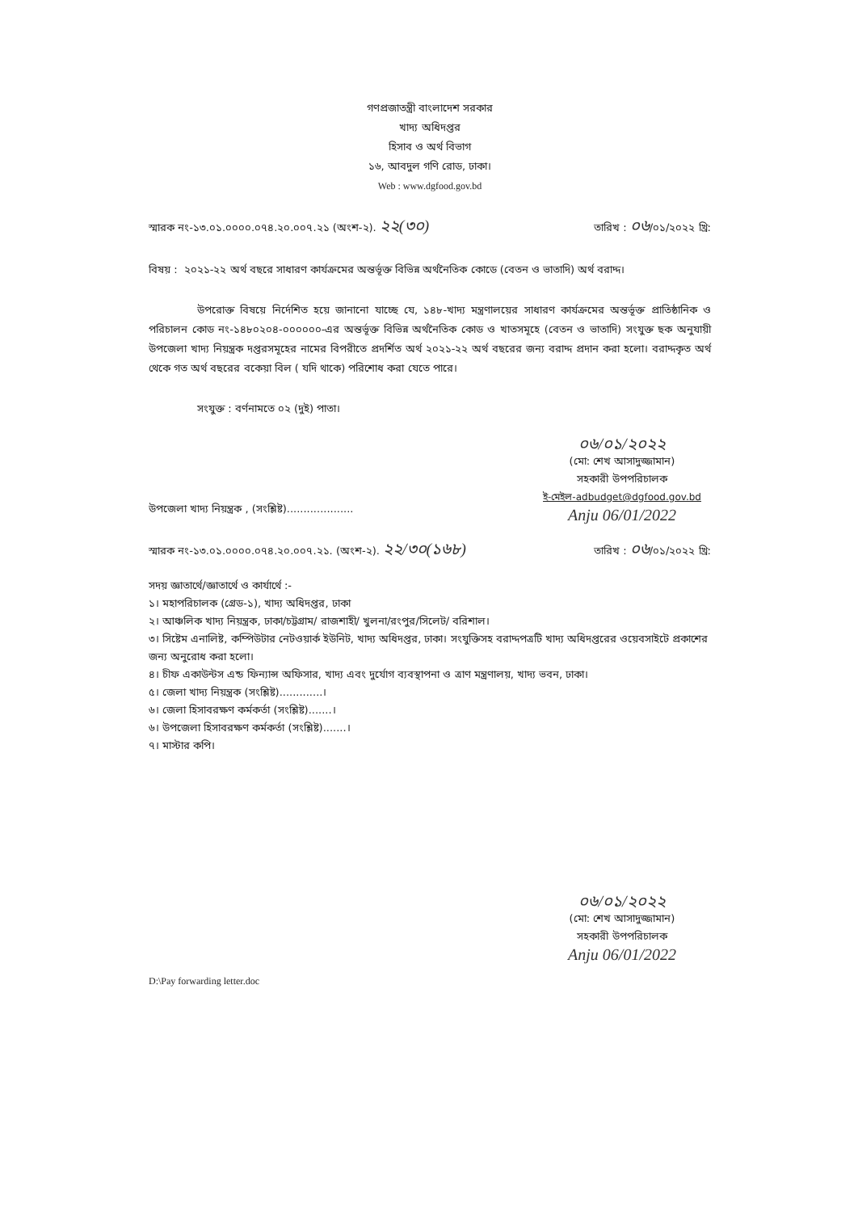গণপ্রজাতন্ত্রী বাংলাদেশ সরকার
খাদ্য অধিদপ্তর
হিসাব ও অর্থ বিভাগ
১৬, আবদুল গণি রোড, ঢাকা।
Web : www.dgfood.gov.bd
স্মারক নং-১৩.০১.০০০০.০৭৪.২০.০০৭.২১ (অংশ-২). ২২(৩০) তারিখ : ০৬/০১/২০২২ খ্রি:
বিষয় : ২০২১-২২ অর্থ বছরে সাধারণ কার্যক্রমের অন্তর্ভূক্ত বিভিন্ন অর্থনৈতিক কোডে (বেতন ও ভাতাদি) অর্থ বরাদ্দ।
উপরোক্ত বিষয়ে নির্দেশিত হয়ে জানানো যাচ্ছে যে, ১৪৮-খাদ্য মন্ত্রণালয়ের সাধারণ কার্যক্রমের অন্তর্ভূক্ত প্রাতিষ্ঠানিক ও পরিচালন কোড নং-১৪৮০২০৪-০০০০০০-এর অন্তর্ভূক্ত বিভিন্ন অর্থনৈতিক কোড ও খাতসমূহে (বেতন ও ভাতাদি) সংযুক্ত ছক অনুযায়ী উপজেলা খাদ্য নিয়ন্ত্রক দপ্তরসমূহের নামের বিপরীতে প্রদর্শিত অর্থ ২০২১-২২ অর্থ বছরের জন্য বরাদ্দ প্রদান করা হলো। বরাদ্দকৃত অর্থ থেকে গত অর্থ বছরের বকেয়া বিল ( যদি থাকে) পরিশোধ করা যেতে পারে।
সংযুক্ত : বর্ণনামতে ০২ (দুই) পাতা।
০৬/০১/২০২২
(মো: শেখ আসাদুজ্জামান)
সহকারী উপপরিচালক
ই-মেইল-adbudget@dgfood.gov.bd
Anju 06/01/2022
উপজেলা খাদ্য নিয়ন্ত্রক , (সংশ্লিষ্ট)....................
স্মারক নং-১৩.০১.০০০০.০৭৪.২০.০০৭.২১. (অংশ-২). ২২/৩০(১৬৮) তারিখ : ০৬/০১/২০২২ খ্রি:
সদয় জ্ঞাতার্থে/জ্ঞাতার্থে ও কার্যার্থে :-
১। মহাপরিচালক (গ্রেড-১), খাদ্য অধিদপ্তর, ঢাকা
২। আঞ্চলিক খাদ্য নিয়ন্ত্রক, ঢাকা/চট্টগ্রাম/ রাজশাহী/ খুলনা/রংপুর/সিলেট/ বরিশাল।
৩। সিষ্টেম এনালিষ্ট, কম্পিউটার নেটওয়ার্ক ইউনিট, খাদ্য অধিদপ্তর, ঢাকা। সংযুক্তিসহ বরাদ্দপত্রটি খাদ্য অধিদপ্তরের ওয়েবসাইটে প্রকাশের জন্য অনুরোধ করা হলো।
৪। চীফ একাউন্টস এন্ড ফিন্যান্স অফিসার, খাদ্য এবং দুর্যোগ ব্যবস্থাপনা ও ত্রাণ মন্ত্রণালয়, খাদ্য ভবন, ঢাকা।
৫। জেলা খাদ্য নিয়ন্ত্রক (সংশ্লিষ্ট).............।
৬। জেলা হিসাবরক্ষণ কর্মকর্তা (সংশ্লিষ্ট).......।
৬। উপজেলা হিসাবরক্ষণ কর্মকর্তা (সংশ্লিষ্ট).......।
৭। মাস্টার কপি।
০৬/০১/২০২২
(মো: শেখ আসাদুজ্জামান)
সহকারী উপপরিচালক
Anju 06/01/2022
D:\Pay forwarding letter.doc